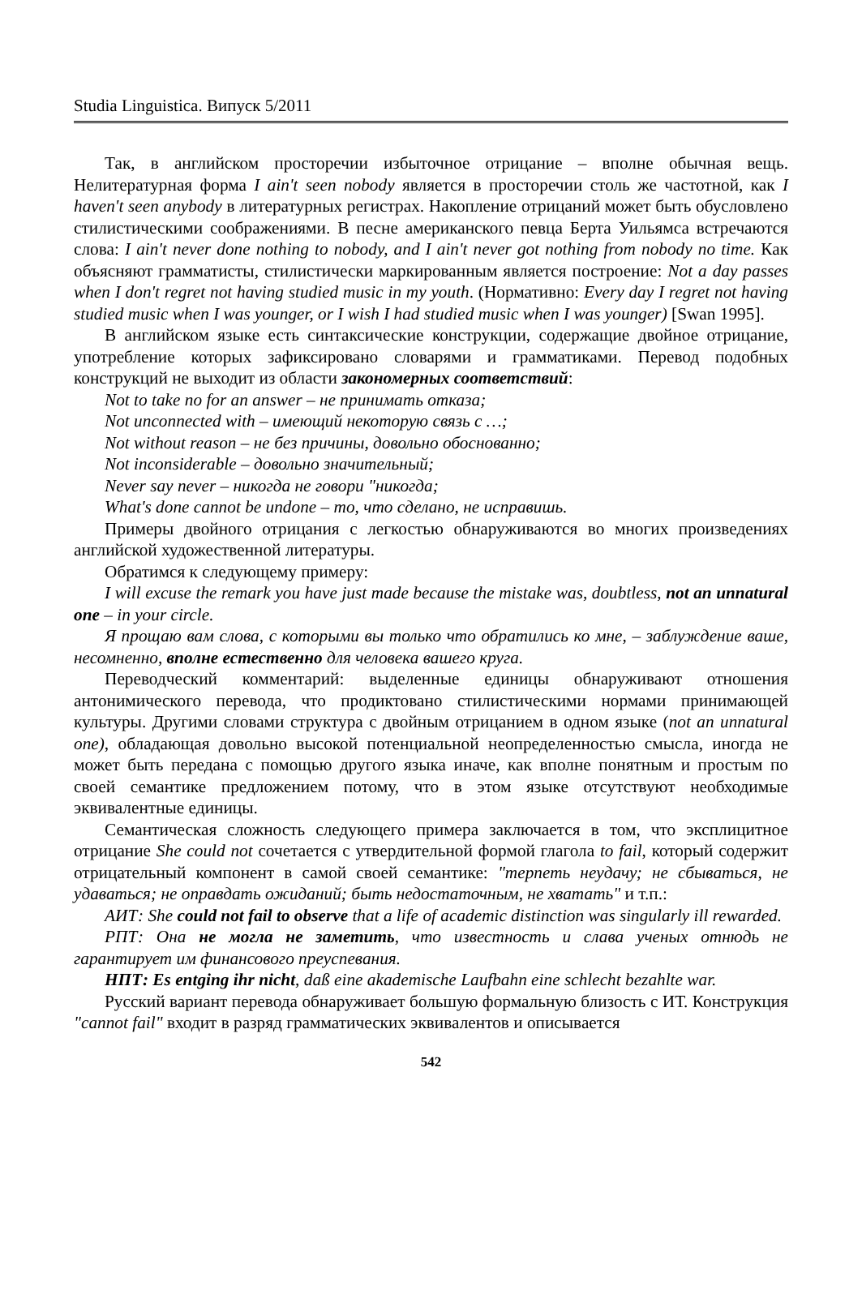Studia Linguistica. Випуск 5/2011
Так, в английском просторечии избыточное отрицание – вполне обычная вещь. Нелитературная форма I ain't seen nobody является в просторечии столь же частотной, как I haven't seen anybody в литературных регистрах. Накопление отрицаний может быть обусловлено стилистическими соображениями. В песне американского певца Берта Уильямса встречаются слова: I ain't never done nothing to nobody, and I ain't never got nothing from nobody no time. Как объясняют грамматисты, стилистически маркированным является построение: Not a day passes when I don't regret not having studied music in my youth. (Нормативно: Every day I regret not having studied music when I was younger, or I wish I had studied music when I was younger) [Swan 1995].
В английском языке есть синтаксические конструкции, содержащие двойное отрицание, употребление которых зафиксировано словарями и грамматиками. Перевод подобных конструкций не выходит из области закономерных соответствий:
Not to take no for an answer – не принимать отказа;
Not unconnected with – имеющий некоторую связь с …;
Not without reason – не без причины, довольно обоснованно;
Not inconsiderable – довольно значительный;
Never say never – никогда не говори "никогда;
What's done cannot be undone – то, что сделано, не исправишь.
Примеры двойного отрицания с легкостью обнаруживаются во многих произведениях английской художественной литературы.
Обратимся к следующему примеру:
I will excuse the remark you have just made because the mistake was, doubtless, not an unnatural one – in your circle.
Я прощаю вам слова, с которыми вы только что обратились ко мне, – заблуждение ваше, несомненно, вполне естественно для человека вашего круга.
Переводческий комментарий: выделенные единицы обнаруживают отношения антонимического перевода, что продиктовано стилистическими нормами принимающей культуры. Другими словами структура с двойным отрицанием в одном языке (not an unnatural one), обладающая довольно высокой потенциальной неопределенностью смысла, иногда не может быть передана с помощью другого языка иначе, как вполне понятным и простым по своей семантике предложением потому, что в этом языке отсутствуют необходимые эквивалентные единицы.
Семантическая сложность следующего примера заключается в том, что эксплицитное отрицание She could not сочетается с утвердительной формой глагола to fail, который содержит отрицательный компонент в самой своей семантике: "терпеть неудачу; не сбываться, не удаваться; не оправдать ожиданий; быть недостаточным, не хватать" и т.п.:
АИТ: She could not fail to observe that a life of academic distinction was singularly ill rewarded.
РПТ: Она не могла не заметить, что известность и слава ученых отнюдь не гарантирует им финансового преуспевания.
НПТ: Es entging ihr nicht, daß eine akademische Laufbahn eine schlecht bezahlte war.
Русский вариант перевода обнаруживает большую формальную близость с ИТ. Конструкция "cannot fail" входит в разряд грамматических эквивалентов и описывается
542